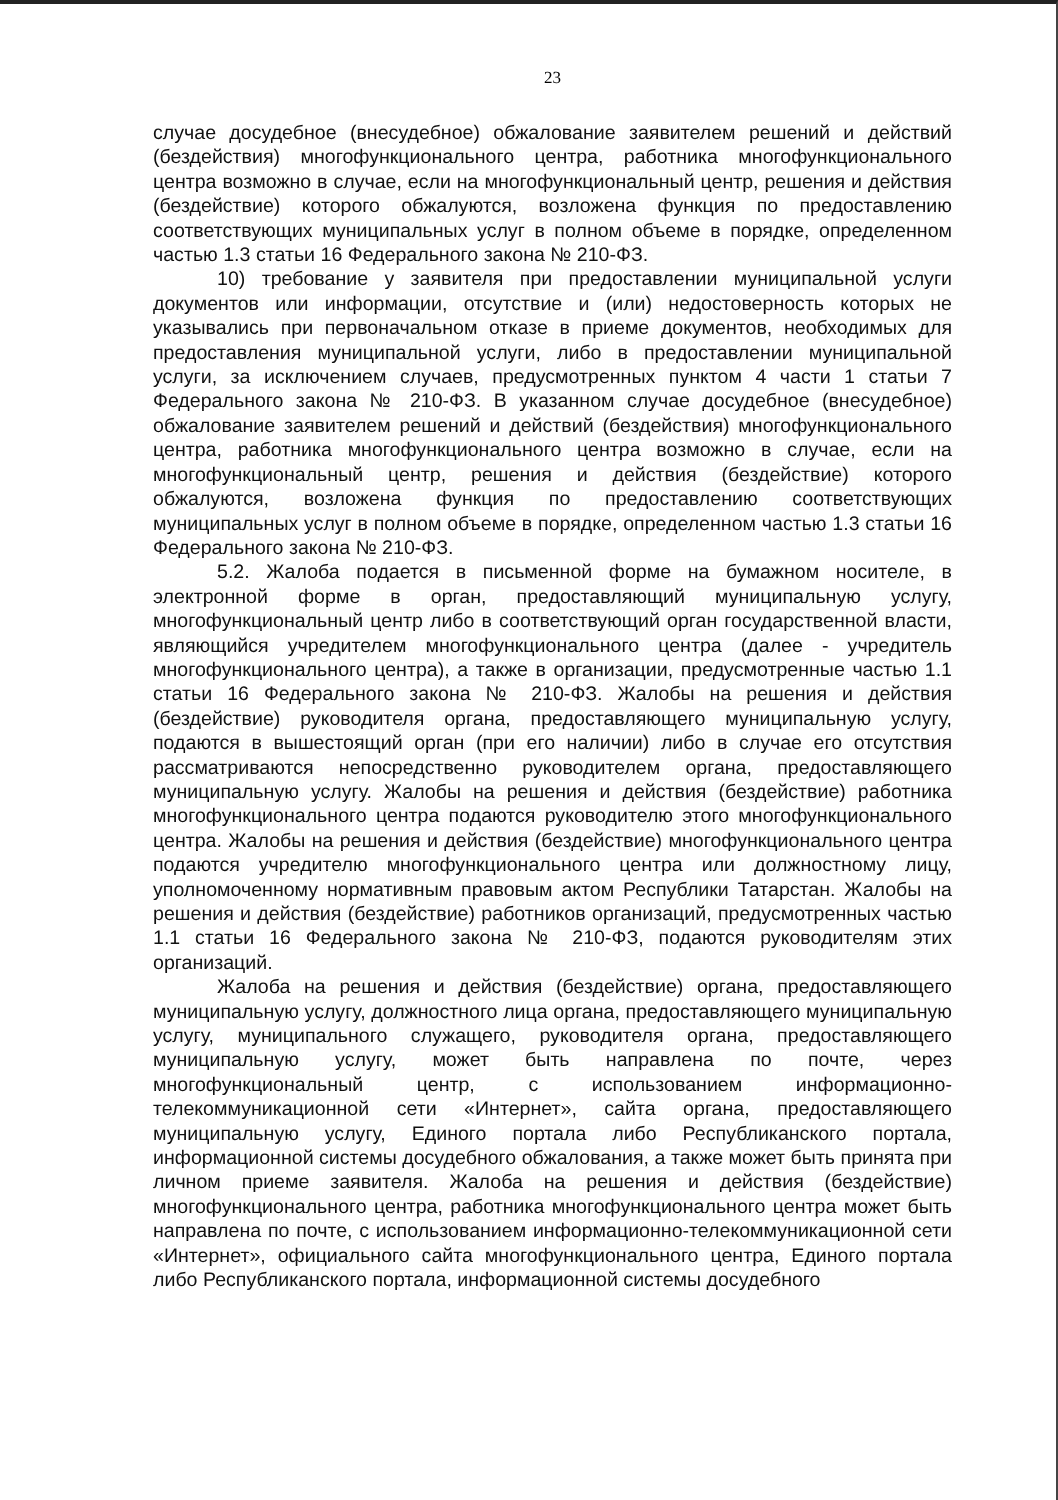23
случае досудебное (внесудебное) обжалование заявителем решений и действий (бездействия) многофункционального центра, работника многофункционального центра возможно в случае, если на многофункциональный центр, решения и действия (бездействие) которого обжалуются, возложена функция по предоставлению соответствующих муниципальных услуг в полном объеме в порядке, определенном частью 1.3 статьи 16 Федерального закона № 210-ФЗ.
10) требование у заявителя при предоставлении муниципальной услуги документов или информации, отсутствие и (или) недостоверность которых не указывались при первоначальном отказе в приеме документов, необходимых для предоставления муниципальной услуги, либо в предоставлении муниципальной услуги, за исключением случаев, предусмотренных пунктом 4 части 1 статьи 7 Федерального закона № 210-ФЗ. В указанном случае досудебное (внесудебное) обжалование заявителем решений и действий (бездействия) многофункционального центра, работника многофункционального центра возможно в случае, если на многофункциональный центр, решения и действия (бездействие) которого обжалуются, возложена функция по предоставлению соответствующих муниципальных услуг в полном объеме в порядке, определенном частью 1.3 статьи 16 Федерального закона № 210-ФЗ.
5.2. Жалоба подается в письменной форме на бумажном носителе, в электронной форме в орган, предоставляющий муниципальную услугу, многофункциональный центр либо в соответствующий орган государственной власти, являющийся учредителем многофункционального центра (далее - учредитель многофункционального центра), а также в организации, предусмотренные частью 1.1 статьи 16 Федерального закона № 210-ФЗ. Жалобы на решения и действия (бездействие) руководителя органа, предоставляющего муниципальную услугу, подаются в вышестоящий орган (при его наличии) либо в случае его отсутствия рассматриваются непосредственно руководителем органа, предоставляющего муниципальную услугу. Жалобы на решения и действия (бездействие) работника многофункционального центра подаются руководителю этого многофункционального центра. Жалобы на решения и действия (бездействие) многофункционального центра подаются учредителю многофункционального центра или должностному лицу, уполномоченному нормативным правовым актом Республики Татарстан. Жалобы на решения и действия (бездействие) работников организаций, предусмотренных частью 1.1 статьи 16 Федерального закона № 210-ФЗ, подаются руководителям этих организаций.
Жалоба на решения и действия (бездействие) органа, предоставляющего муниципальную услугу, должностного лица органа, предоставляющего муниципальную услугу, муниципального служащего, руководителя органа, предоставляющего муниципальную услугу, может быть направлена по почте, через многофункциональный центр, с использованием информационно-телекоммуникационной сети «Интернет», сайта органа, предоставляющего муниципальную услугу, Единого портала либо Республиканского портала, информационной системы досудебного обжалования, а также может быть принята при личном приеме заявителя. Жалоба на решения и действия (бездействие) многофункционального центра, работника многофункционального центра может быть направлена по почте, с использованием информационно-телекоммуникационной сети «Интернет», официального сайта многофункционального центра, Единого портала либо Республиканского портала, информационной системы досудебного